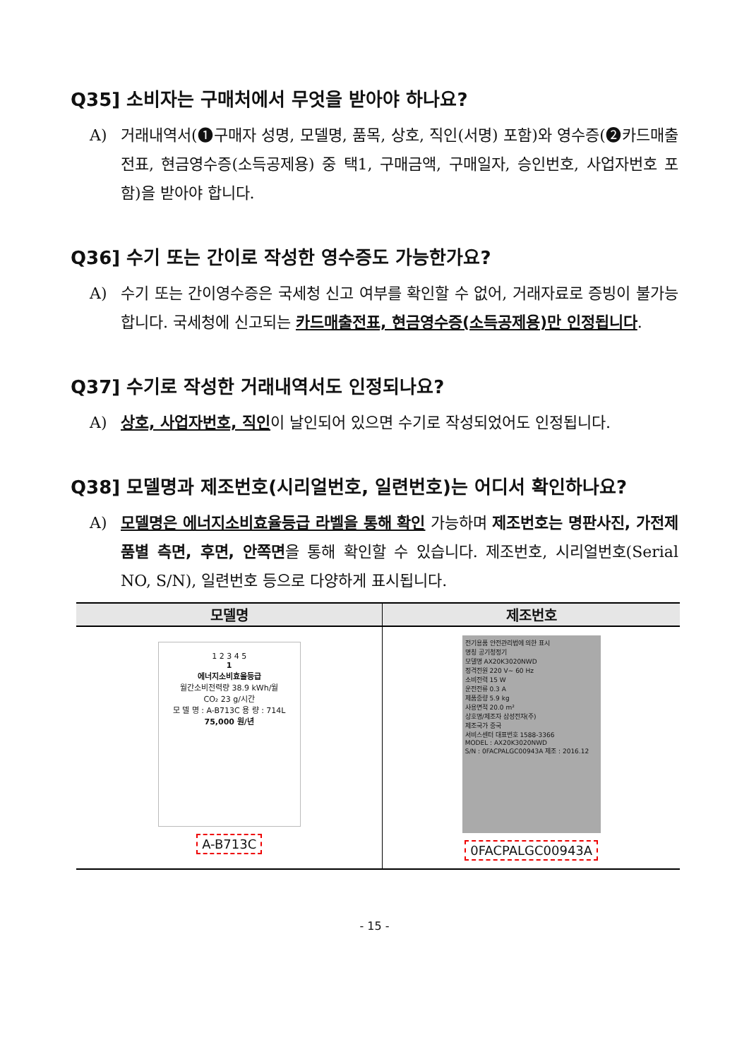Q35] 소비자는 구매처에서 무엇을 받아야 하나요?
A) 거래내역서(❶구매자 성명, 모델명, 품목, 상호, 직인(서명) 포함)와 영수증(❷카드매출전표, 현금영수증(소득공제용) 중 택1, 구매금액, 구매일자, 승인번호, 사업자번호 포함)을 받아야 합니다.
Q36] 수기 또는 간이로 작성한 영수증도 가능한가요?
A) 수기 또는 간이영수증은 국세청 신고 여부를 확인할 수 없어, 거래자료로 증빙이 불가능합니다. 국세청에 신고되는 카드매출전표, 현금영수증(소득공제용)만 인정됩니다.
Q37] 수기로 작성한 거래내역서도 인정되나요?
A) 상호, 사업자번호, 직인이 날인되어 있으면 수기로 작성되었어도 인정됩니다.
Q38] 모델명과 제조번호(시리얼번호, 일련번호)는 어디서 확인하나요?
A) 모델명은 에너지소비효율등급 라벨을 통해 확인 가능하며 제조번호는 명판사진, 가전제품별 측면, 후면, 안쪽면을 통해 확인할 수 있습니다. 제조번호, 시리얼번호(Serial NO, S/N), 일련번호 등으로 다양하게 표시됩니다.
| 모델명 | 제조번호 |
| --- | --- |
| 1 2 3 4 5 1 에너지소비효율등급 월간소비전력량 38.9 kWh/월 CO₂ 23 g/시간 모 델 명 : A-B713C 용 량 : 714L 75,000 원/년 A-B713C | 전기용품 안전관리법에 의한 표시 명칭 공기청정기 모델명 AX20K3020NWD 정격전원 220 V~ 60 Hz 소비전력 15 W 운전전류 0.3 A 제품중량 5.9 kg 사용면적 20.0 m² 상호명/제조자 삼성전자(주) 제조국가 중국 서비스센터 대표번호 1588-3366 MODEL : AX20K3020NWD S/N : 0FACPALGC00943A 제조 : 2016.12 0FACPALGC00943A |
- 15 -